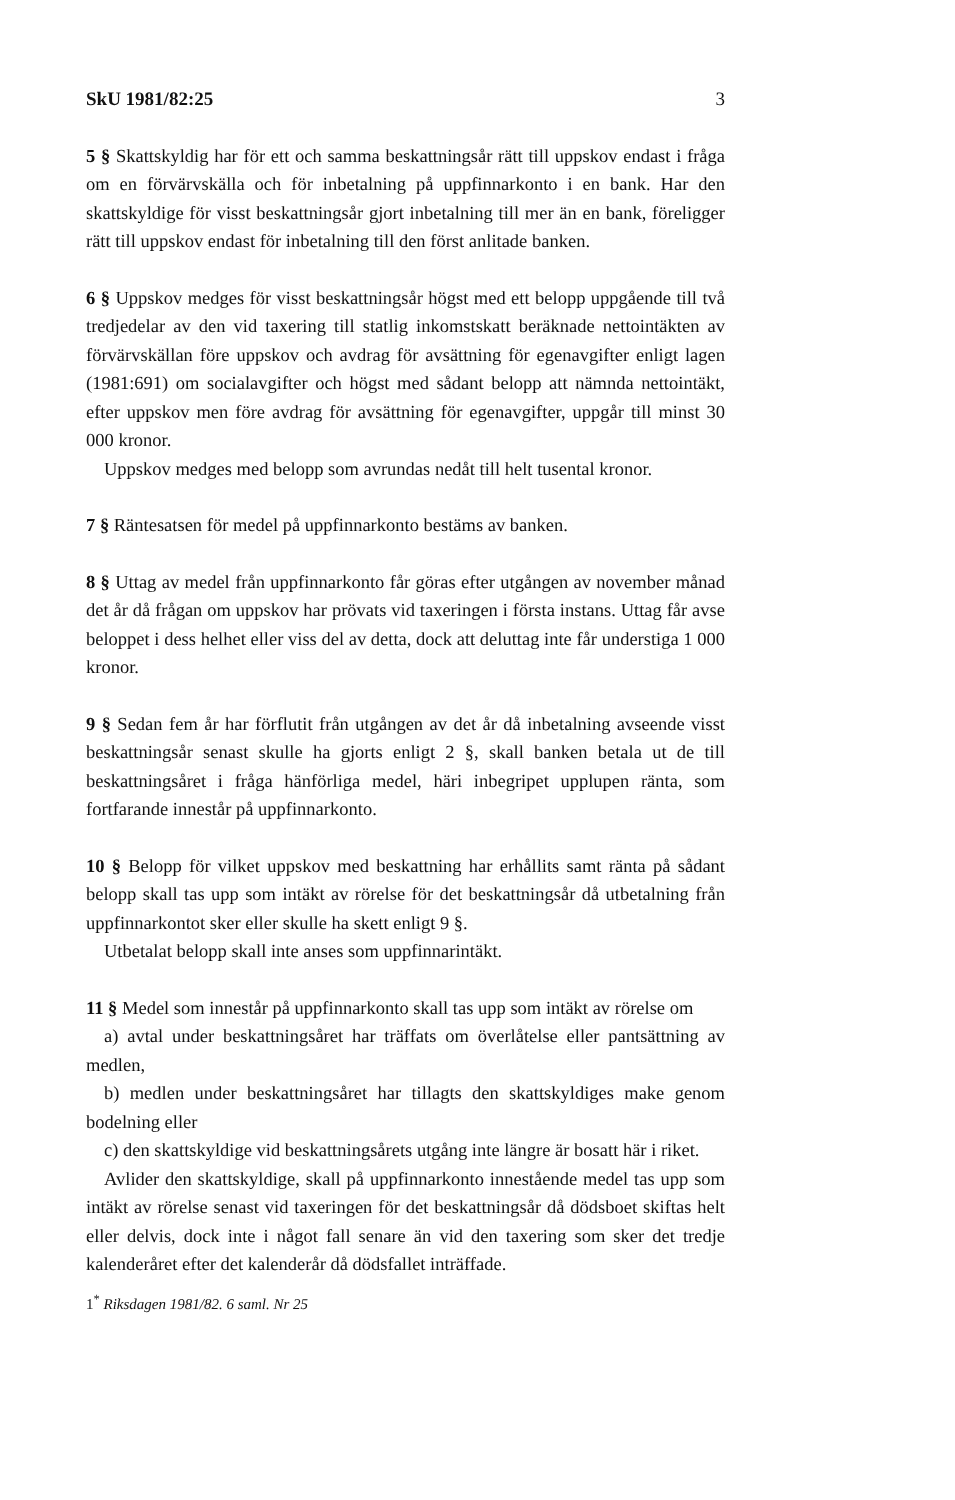SkU 1981/82:25 3
5 § Skattskyldig har för ett och samma beskattningsår rätt till uppskov endast i fråga om en förvärvskälla och för inbetalning på uppfinnarkonto i en bank. Har den skattskyldige för visst beskattningsår gjort inbetalning till mer än en bank, föreligger rätt till uppskov endast för inbetalning till den först anlitade banken.
6 § Uppskov medges för visst beskattningsår högst med ett belopp uppgående till två tredjedelar av den vid taxering till statlig inkomstskatt beräknade nettointäkten av förvärvskällan före uppskov och avdrag för avsättning för egenavgifter enligt lagen (1981:691) om socialavgifter och högst med sådant belopp att nämnda nettointäkt, efter uppskov men före avdrag för avsättning för egenavgifter, uppgår till minst 30 000 kronor.
Uppskov medges med belopp som avrundas nedåt till helt tusental kronor.
7 § Räntesatsen för medel på uppfinnarkonto bestäms av banken.
8 § Uttag av medel från uppfinnarkonto får göras efter utgången av november månad det år då frågan om uppskov har prövats vid taxeringen i första instans. Uttag får avse beloppet i dess helhet eller viss del av detta, dock att deluttag inte får understiga 1 000 kronor.
9 § Sedan fem år har förflutit från utgången av det år då inbetalning avseende visst beskattningsår senast skulle ha gjorts enligt 2 §, skall banken betala ut de till beskattningsåret i fråga hänförliga medel, häri inbegripet upplupen ränta, som fortfarande innestår på uppfinnarkonto.
10 § Belopp för vilket uppskov med beskattning har erhållits samt ränta på sådant belopp skall tas upp som intäkt av rörelse för det beskattningsår då utbetalning från uppfinnarkontot sker eller skulle ha skett enligt 9 §.
Utbetalat belopp skall inte anses som uppfinnarintäkt.
11 § Medel som innestår på uppfinnarkonto skall tas upp som intäkt av rörelse om
a) avtal under beskattningsåret har träffats om överlåtelse eller pantsättning av medlen,
b) medlen under beskattningsåret har tillagts den skattskyldiges make genom bodelning eller
c) den skattskyldige vid beskattningsårets utgång inte längre är bosatt här i riket.
Avlider den skattskyldige, skall på uppfinnarkonto innestående medel tas upp som intäkt av rörelse senast vid taxeringen för det beskattningsår då dödsboet skiftas helt eller delvis, dock inte i något fall senare än vid den taxering som sker det tredje kalenderåret efter det kalenderår då dödsfallet inträffade.
1<sup>*</sup> Riksdagen 1981/82. 6 saml. Nr 25